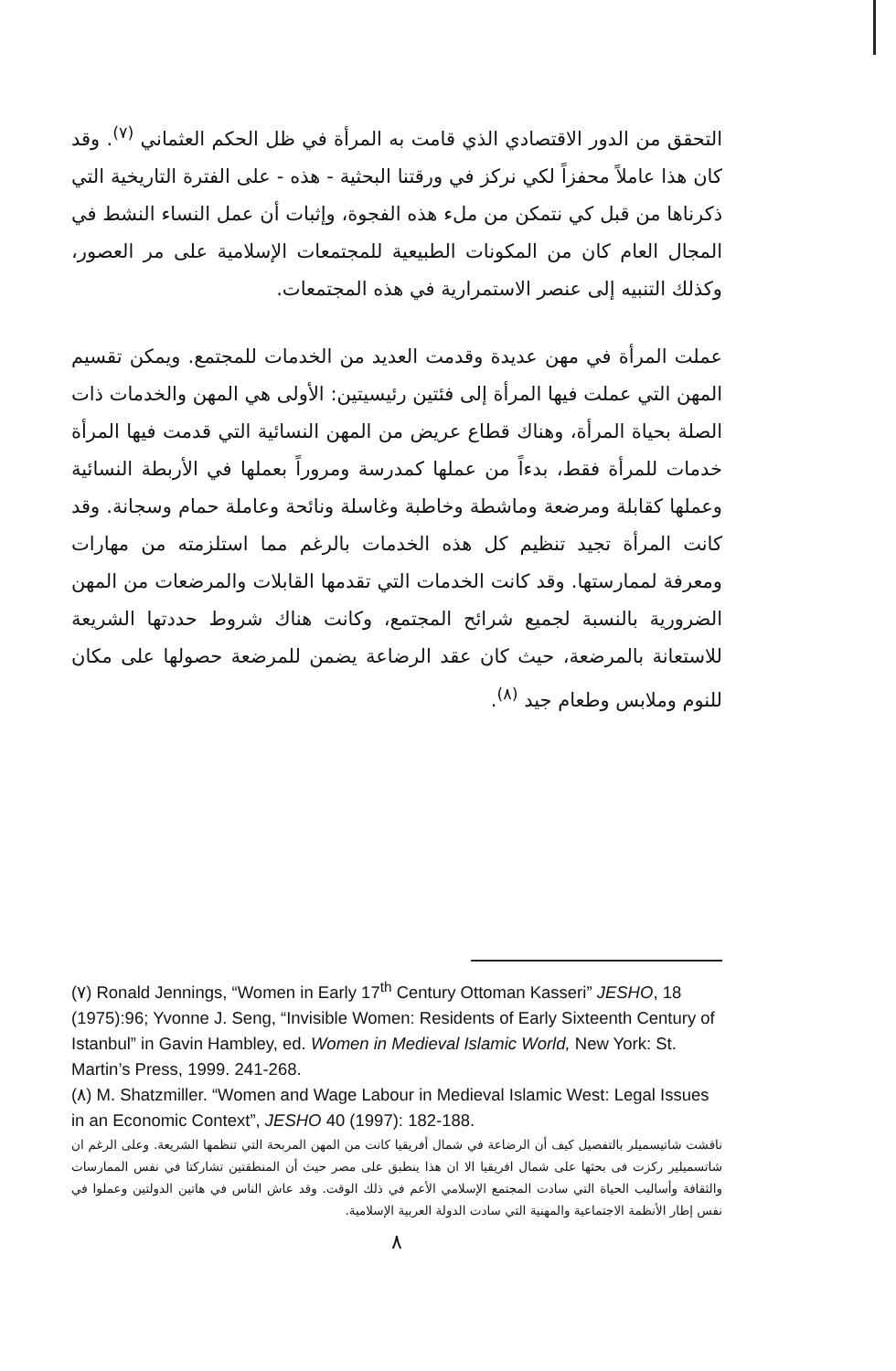التحقق من الدور الاقتصادي الذي قامت به المرأة في ظل الحكم العثماني <sup>(٧)</sup>. وقد كان هذا عاملاً محفزاً لكي نركز في ورقتنا البحثية - هذه - على الفترة التاريخية التي ذكرناها من قبل كي نتمكن من ملء هذه الفجوة، وإثبات أن عمل النساء النشط في المجال العام كان من المكونات الطبيعية للمجتمعات الإسلامية على مر العصور، وكذلك التنبيه إلى عنصر الاستمرارية في هذه المجتمعات.
عملت المرأة في مهن عديدة وقدمت العديد من الخدمات للمجتمع. ويمكن تقسيم المهن التي عملت فيها المرأة إلى فئتين رئيسيتين: الأولى هي المهن والخدمات ذات الصلة بحياة المرأة، وهناك قطاع عريض من المهن النسائية التي قدمت فيها المرأة خدمات للمرأة فقط، بدءاً من عملها كمدرسة ومروراً بعملها في الأربطة النسائية وعملها كقابلة ومرضعة وماشطة وخاطبة وغاسلة ونائحة وعاملة حمام وسجانة. وقد كانت المرأة تجيد تنظيم كل هذه الخدمات بالرغم مما استلزمته من مهارات ومعرفة لممارستها. وقد كانت الخدمات التي تقدمها القابلات والمرضعات من المهن الضرورية بالنسبة لجميع شرائح المجتمع، وكانت هناك شروط حددتها الشريعة للاستعانة بالمرضعة، حيث كان عقد الرضاعة يضمن للمرضعة حصولها على مكان للنوم وملابس وطعام جيد <sup>(٨)</sup>.
(٧) Ronald Jennings, “Women in Early 17<sup>th</sup> Century Ottoman Kasseri” JESHO, 18 (1975):96; Yvonne J. Seng, “Invisible Women: Residents of Early Sixteenth Century of Istanbul” in Gavin Hambley, ed. Women in Medieval Islamic World, New York: St. Martin’s Press, 1999. 241-268.
(٨) M. Shatzmiller. “Women and Wage Labour in Medieval Islamic West: Legal Issues in an Economic Context”, JESHO 40 (1997): 182-188.
ناقشت شاتيسميلر بالتفصيل كيف أن الرضاعة في شمال أفريقيا كانت من المهن المربحة التي تنظمها الشريعة. وعلى الرغم ان شاتسميلير ركزت فى بحثها على شمال افريقيا الا ان هذا ينطبق على مصر حيث أن المنطقتين تشاركتا في نفس الممارسات والثقافة وأساليب الحياة التي سادت المجتمع الإسلامي الأعم في ذلك الوقت. وقد عاش الناس في هاتين الدولتين وعملوا في نفس إطار الأنظمة الاجتماعية والمهنية التي سادت الدولة العربية الإسلامية.
٨